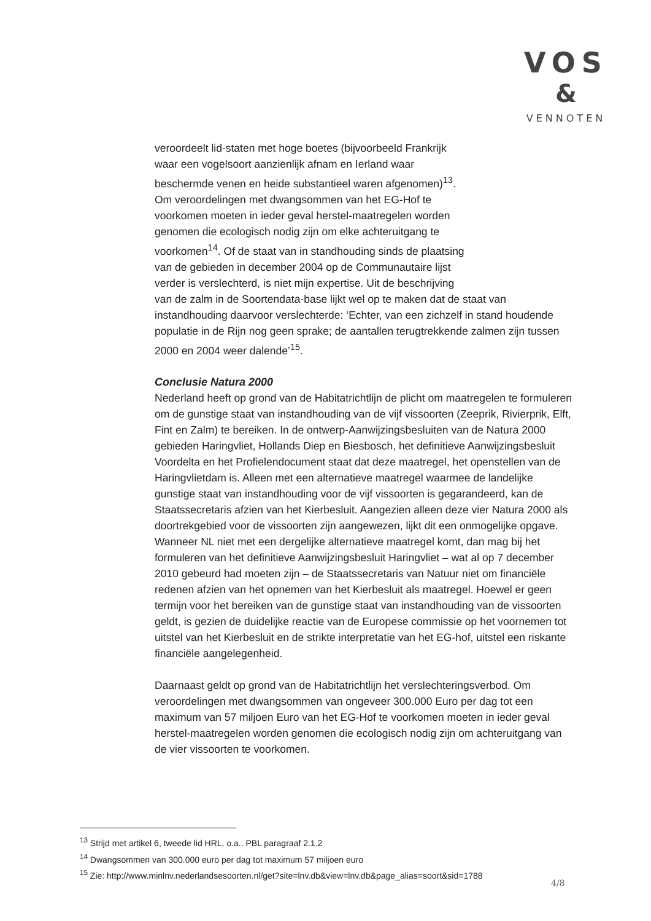VOS
&
VENNOTEN
veroordeelt lid-staten met hoge boetes (bijvoorbeeld Frankrijk
waar een vogelsoort aanzienlijk afnam en Ierland waar
beschermde venen en heide substantieel waren afgenomen)<sup>13</sup>.
Om veroordelingen met dwangsommen van het EG-Hof te
voorkomen moeten in ieder geval herstel-maatregelen worden
genomen die ecologisch nodig zijn om elke achteruitgang te
voorkomen<sup>14</sup>. Of de staat van in standhouding sinds de plaatsing
van de gebieden in december 2004 op de Communautaire lijst
verder is verslechterd, is niet mijn expertise. Uit de beschrijving
van de zalm in de Soortendata-base lijkt wel op te maken dat de staat van instandhouding daarvoor verslechterde: ‘Echter, van een zichzelf in stand houdende populatie in de Rijn nog geen sprake; de aantallen terugtrekkende zalmen zijn tussen 2000 en 2004 weer dalende’<sup>15</sup>.
Conclusie Natura 2000
Nederland heeft op grond van de Habitatrichtlijn de plicht om maatregelen te formuleren om de gunstige staat van instandhouding van de vijf vissoorten (Zeeprik, Rivierprik, Elft, Fint en Zalm) te bereiken. In de ontwerp-Aanwijzingsbesluiten van de Natura 2000 gebieden Haringvliet, Hollands Diep en Biesbosch, het definitieve Aanwijzingsbesluit Voordelta en het Profielendocument staat dat deze maatregel, het openstellen van de Haringvlietdam is. Alleen met een alternatieve maatregel waarmee de landelijke gunstige staat van instandhouding voor de vijf vissoorten is gegarandeerd, kan de Staatssecretaris afzien van het Kierbesluit. Aangezien alleen deze vier Natura 2000 als doortrekgebied voor de vissoorten zijn aangewezen, lijkt dit een onmogelijke opgave. Wanneer NL niet met een dergelijke alternatieve maatregel komt, dan mag bij het formuleren van het definitieve Aanwijzingsbesluit Haringvliet – wat al op 7 december 2010 gebeurd had moeten zijn – de Staatssecretaris van Natuur niet om financiële redenen afzien van het opnemen van het Kierbesluit als maatregel. Hoewel er geen termijn voor het bereiken van de gunstige staat van instandhouding van de vissoorten geldt, is gezien de duidelijke reactie van de Europese commissie op het voornemen tot uitstel van het Kierbesluit en de strikte interpretatie van het EG-hof, uitstel een riskante financiële aangelegenheid.
Daarnaast geldt op grond van de Habitatrichtlijn het verslechteringsverbod. Om veroordelingen met dwangsommen van ongeveer 300.000 Euro per dag tot een maximum van 57 miljoen Euro van het EG-Hof te voorkomen moeten in ieder geval herstel-maatregelen worden genomen die ecologisch nodig zijn om achteruitgang van de vier vissoorten te voorkomen.
<sup>13</sup> Strijd met artikel 6, tweede lid HRL, o.a.. PBL paragraaf 2.1.2
<sup>14</sup> Dwangsommen van 300.000 euro per dag tot maximum 57 miljoen euro
<sup>15</sup> Zie: http://www.minlnv.nederlandsesoorten.nl/get?site=lnv.db&view=lnv.db&page_alias=soort&sid=1788
4/8